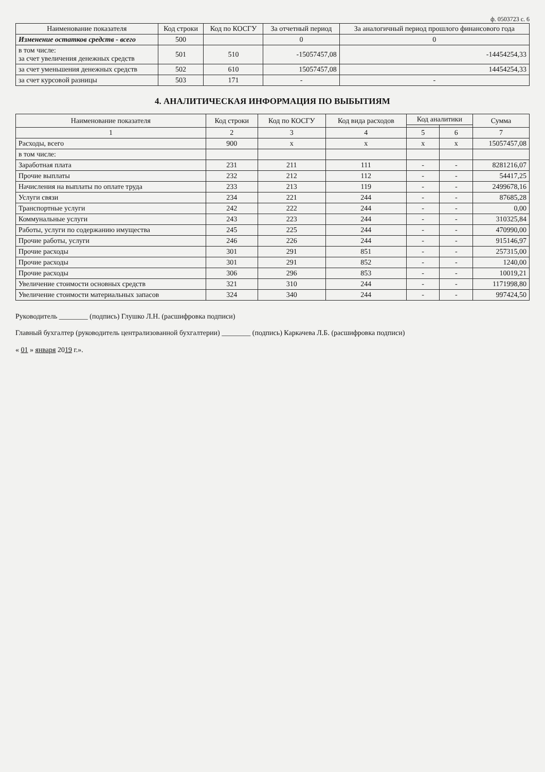ф. 0503723 с. 6
| Наименование показателя | Код строки | Код по КОСГУ | За отчетный период | За аналогичный период прошлого финансового года |
| --- | --- | --- | --- | --- |
| Изменение остатков средств - всего | 500 | | 0 | 0 |
| в том числе: за счет увеличения денежных средств | 501 | 510 | -15057457,08 | -14454254,33 |
| за счет уменьшения денежных средств | 502 | 610 | 15057457,08 | 14454254,33 |
| за счет курсовой разницы | 503 | 171 | - | - |
4. АНАЛИТИЧЕСКАЯ ИНФОРМАЦИЯ ПО ВЫБЫТИЯМ
| Наименование показателя | Код строки | Код по КОСГУ | Код вида расходов | Код аналитики | | Сумма |
| --- | --- | --- | --- | --- | --- | --- |
| 1 | 2 | 3 | 4 | 5 | 6 | 7 |
| Расходы, всего | 900 | x | x | x | x | 15057457,08 |
| в том числе: | | | | | | |
| Заработная плата | 231 | 211 | 111 | - | - | 8281216,07 |
| Прочие выплаты | 232 | 212 | 112 | - | - | 54417,25 |
| Начисления на выплаты по оплате труда | 233 | 213 | 119 | - | - | 2499678,16 |
| Услуги связи | 234 | 221 | 244 | - | - | 87685,28 |
| Транспортные услуги | 242 | 222 | 244 | - | - | 0,00 |
| Коммунальные услуги | 243 | 223 | 244 | - | - | 310325,84 |
| Работы, услуги по содержанию имущества | 245 | 225 | 244 | - | - | 470990,00 |
| Прочие работы, услуги | 246 | 226 | 244 | - | - | 915146,97 |
| Прочие расходы | 301 | 291 | 851 | - | - | 257315,00 |
| Прочие расходы | 301 | 291 | 852 | - | - | 1240,00 |
| Прочие расходы | 306 | 296 | 853 | - | - | 10019,21 |
| Увеличение стоимости основных средств | 321 | 310 | 244 | - | - | 1171998,80 |
| Увеличение стоимости материальных запасов | 324 | 340 | 244 | - | - | 997424,50 |
Руководитель ________ (подпись) Глушко Л.Н. (расшифровка подписи)
Главный бухгалтер (руководитель централизованной бухгалтерии) ________ (подпись) Каркачева Л.Б. (расшифровка подписи)
« 01 » января 2019 г.».